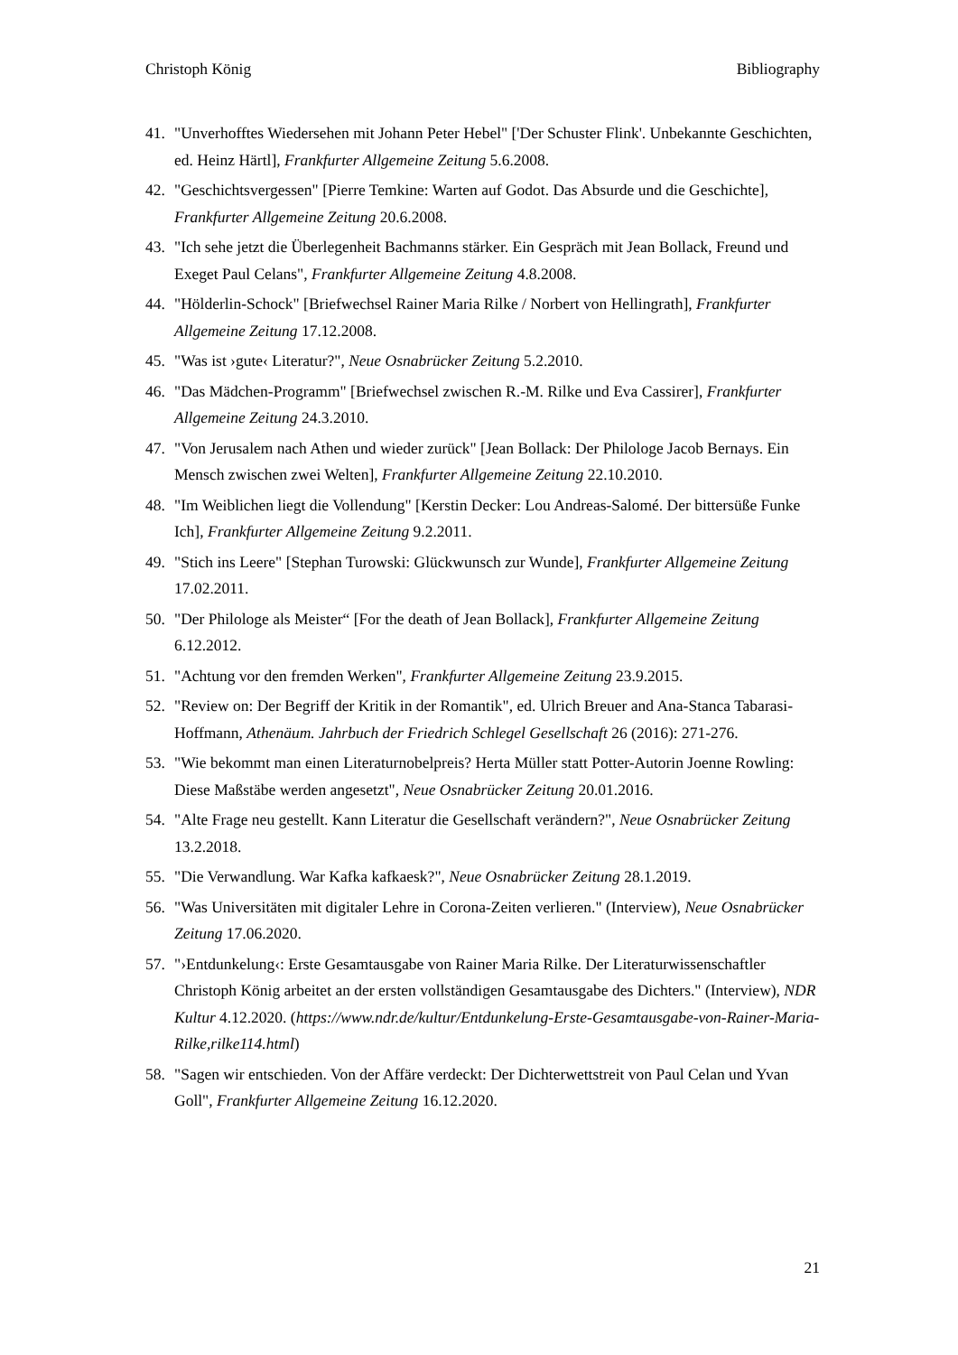Christoph König Bibliography
41. "Unverhofftes Wiedersehen mit Johann Peter Hebel" ['Der Schuster Flink'. Unbekannte Geschichten, ed. Heinz Härtl], Frankfurter Allgemeine Zeitung 5.6.2008.
42. "Geschichtsvergessen" [Pierre Temkine: Warten auf Godot. Das Absurde und die Geschichte], Frankfurter Allgemeine Zeitung 20.6.2008.
43. "Ich sehe jetzt die Überlegenheit Bachmanns stärker. Ein Gespräch mit Jean Bollack, Freund und Exeget Paul Celans", Frankfurter Allgemeine Zeitung 4.8.2008.
44. "Hölderlin-Schock" [Briefwechsel Rainer Maria Rilke / Norbert von Hellingrath], Frankfurter Allgemeine Zeitung 17.12.2008.
45. "Was ist ›gute‹ Literatur?", Neue Osnabrücker Zeitung 5.2.2010.
46. "Das Mädchen-Programm" [Briefwechsel zwischen R.-M. Rilke und Eva Cassirer], Frankfurter Allgemeine Zeitung 24.3.2010.
47. "Von Jerusalem nach Athen und wieder zurück" [Jean Bollack: Der Philologe Jacob Bernays. Ein Mensch zwischen zwei Welten], Frankfurter Allgemeine Zeitung 22.10.2010.
48. "Im Weiblichen liegt die Vollendung" [Kerstin Decker: Lou Andreas-Salomé. Der bittersüße Funke Ich], Frankfurter Allgemeine Zeitung 9.2.2011.
49. "Stich ins Leere" [Stephan Turowski: Glückwunsch zur Wunde], Frankfurter Allgemeine Zeitung 17.02.2011.
50. "Der Philologe als Meister“ [For the death of Jean Bollack], Frankfurter Allgemeine Zeitung 6.12.2012.
51. "Achtung vor den fremden Werken", Frankfurter Allgemeine Zeitung 23.9.2015.
52. "Review on: Der Begriff der Kritik in der Romantik", ed. Ulrich Breuer and Ana-Stanca Tabarasi-Hoffmann, Athenäum. Jahrbuch der Friedrich Schlegel Gesellschaft 26 (2016): 271-276.
53. "Wie bekommt man einen Literaturnobelpreis? Herta Müller statt Potter-Autorin Joenne Rowling: Diese Maßstäbe werden angesetzt", Neue Osnabrücker Zeitung 20.01.2016.
54. "Alte Frage neu gestellt. Kann Literatur die Gesellschaft verändern?", Neue Osnabrücker Zeitung 13.2.2018.
55. "Die Verwandlung. War Kafka kafkaesk?", Neue Osnabrücker Zeitung 28.1.2019.
56. "Was Universitäten mit digitaler Lehre in Corona-Zeiten verlieren." (Interview), Neue Osnabrücker Zeitung 17.06.2020.
57. "›Entdunkelung‹: Erste Gesamtausgabe von Rainer Maria Rilke. Der Literaturwissenschaftler Christoph König arbeitet an der ersten vollständigen Gesamtausgabe des Dichters." (Interview), NDR Kultur 4.12.2020. (https://www.ndr.de/kultur/Entdunkelung-Erste-Gesamtausgabe-von-Rainer-Maria-Rilke,rilke114.html)
58. "Sagen wir entschieden. Von der Affäre verdeckt: Der Dichterwettstreit von Paul Celan und Yvan Goll", Frankfurter Allgemeine Zeitung 16.12.2020.
21